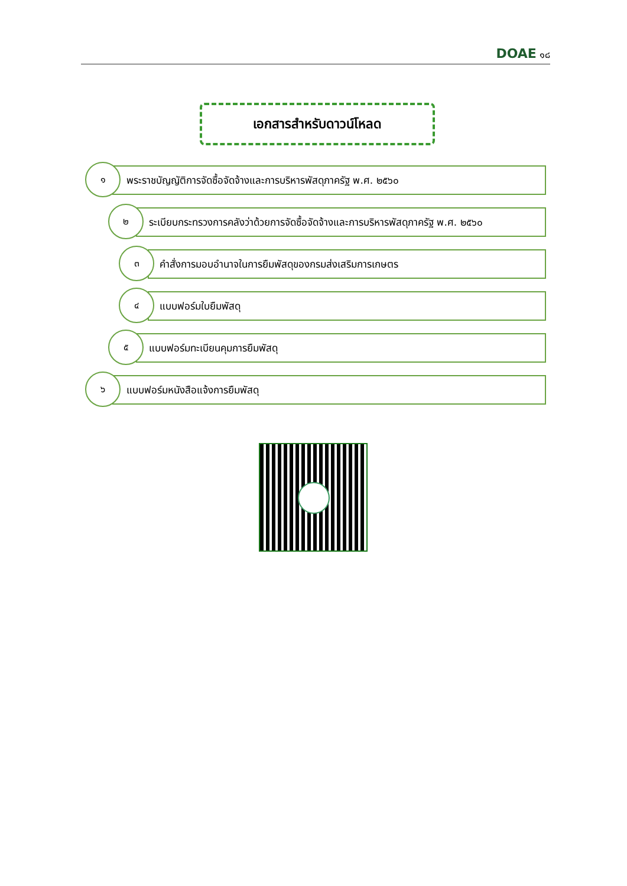DOAE ๑๘
เอกสารสำหรับดาวน์โหลด
พระราชบัญญัติการจัดซื้อจัดจ้างและการบริหารพัสดุภาครัฐ พ.ศ. ๒๕๖๐
๑
ระเบียบกระทรวงการคลังว่าด้วยการจัดซื้อจัดจ้างและการบริหารพัสดุภาครัฐ พ.ศ. ๒๕๖๐
๒
คำสั่งการมอบอำนาจในการยืมพัสดุของกรมส่งเสริมการเกษตร
๓
แบบฟอร์มใบยืมพัสดุ
๔
แบบฟอร์มทะเบียนคุมการยืมพัสดุ
๕
แบบฟอร์มหนังสือแจ้งการยืมพัสดุ
๖